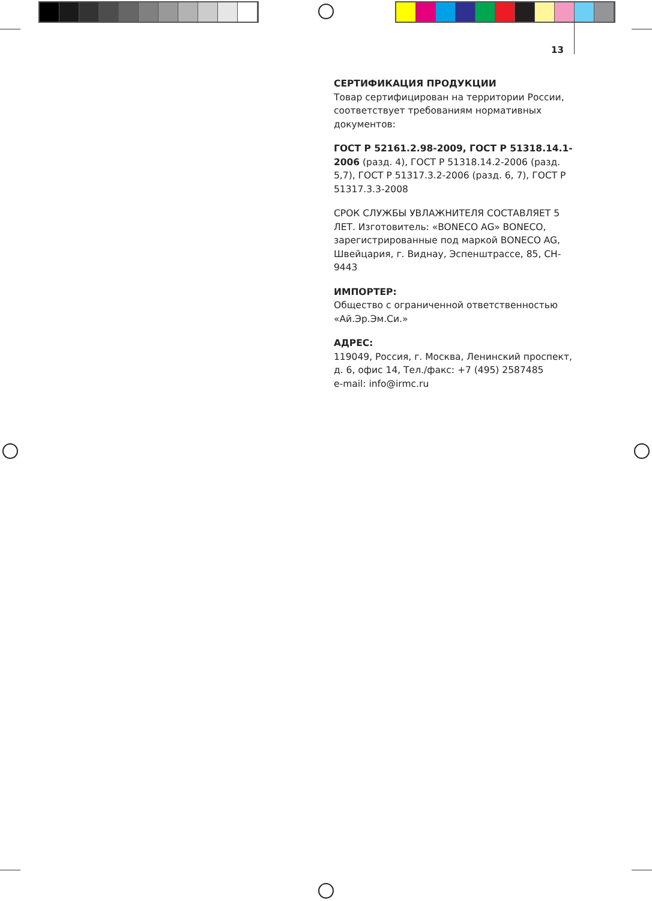13
СЕРТИФИКАЦИЯ ПРОДУКЦИИ
Товар сертифицирован на территории России, соответствует требованиям нормативных документов:
ГОСТ Р 52161.2.98-2009, ГОСТ Р 51318.14.1-2006 (разд. 4), ГОСТ Р 51318.14.2-2006 (разд. 5,7), ГОСТ Р 51317.3.2-2006 (разд. 6, 7), ГОСТ Р 51317.3.3-2008
СРОК СЛУЖБЫ УВЛАЖНИТЕЛЯ СОСТАВЛЯЕТ 5 ЛЕТ. Изготовитель: «BONECO AG» BONECO, зарегистрированные под маркой BONECO AG, Швейцария, г. Виднау, Эспенштрассе, 85, CH-9443
ИМПОРТЕР:
Общество с ограниченной ответственностью «Ай.Эр.Эм.Си.»
АДРЕС:
119049, Россия, г. Москва, Ленинский проспект, д. 6, офис 14, Тел./факс: +7 (495) 2587485
e-mail: info@irmc.ru